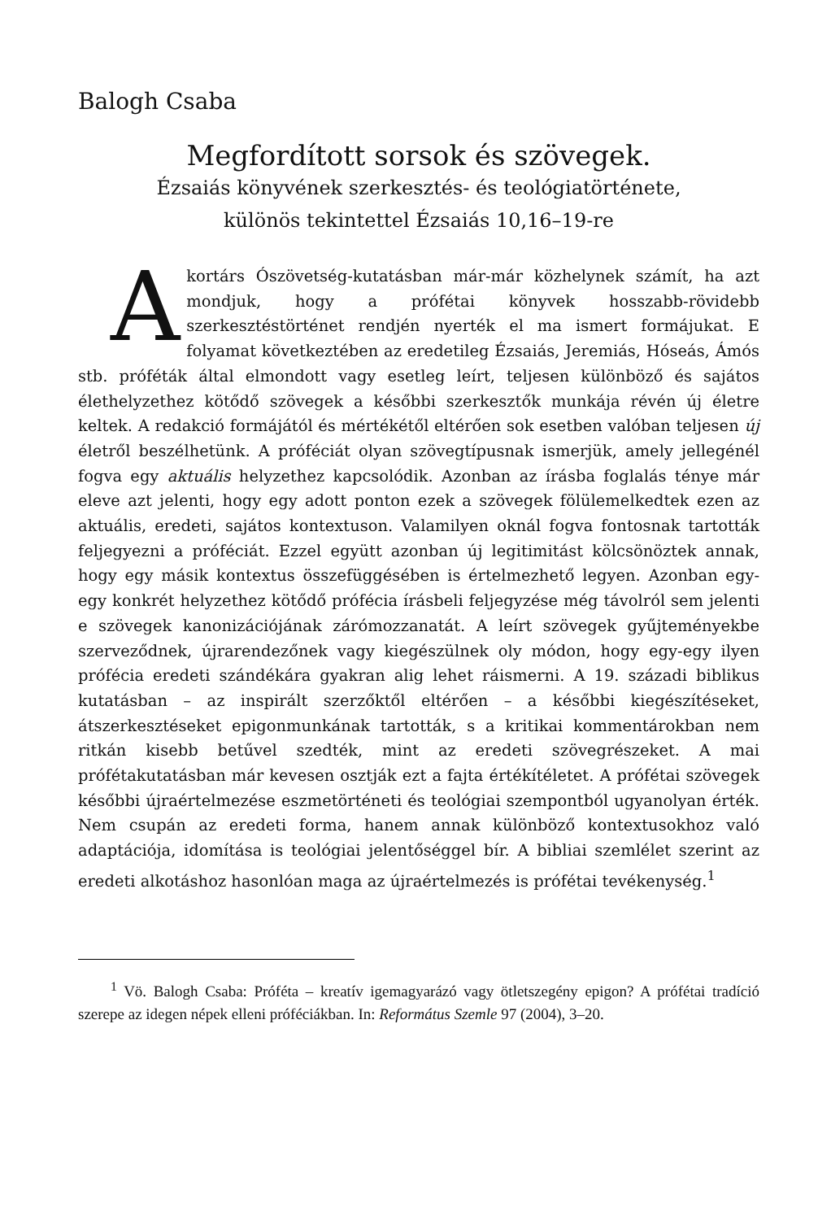Balogh Csaba
Megfordított sorsok és szövegek.
Ézsaiás könyvének szerkesztés- és teológiatörténete,
különös tekintettel Ézsaiás 10,16–19-re
Akortárs Ószövetség-kutatásban már-már közhelynek számít, ha azt mondjuk, hogy a prófétai könyvek hosszabb-rövidebb szerkesztéstörténet rendjén nyerték el ma ismert formájukat. E folyamat következtében az eredetileg Ézsaiás, Jeremiás, Hóseás, Ámós stb. próféták által elmondott vagy esetleg leírt, teljesen különböző és sajátos élethelyzethez kötődő szövegek a későbbi szerkesztők munkája révén új életre keltek. A redakció formájától és mértékétől eltérően sok esetben valóban teljesen új életről beszélhetünk. A próféciát olyan szövegtípusnak ismerjük, amely jellegénél fogva egy aktuális helyzethez kapcsolódik. Azonban az írásba foglalás ténye már eleve azt jelenti, hogy egy adott ponton ezek a szövegek fölülemelkedtek ezen az aktuális, eredeti, sajátos kontextuson. Valamilyen oknál fogva fontosnak tartották feljegyezni a próféciát. Ezzel együtt azonban új legitimitást kölcsönöztek annak, hogy egy másik kontextus összefüggésében is értelmezhető legyen. Azonban egy-egy konkrét helyzethez kötődő prófécia írásbeli feljegyzése még távolról sem jelenti e szövegek kanonizációjának zárómozzanatát. A leírt szövegek gyűjteményekbe szerveződnek, újrarendezőnek vagy kiegészülnek oly módon, hogy egy-egy ilyen prófécia eredeti szándékára gyakran alig lehet ráismerni. A 19. századi biblikus kutatásban – az inspirált szerzőktől eltérően – a későbbi kiegészítéseket, átszerkesztéseket epigonmunkának tartották, s a kritikai kommentárokban nem ritkán kisebb betűvel szedték, mint az eredeti szövegrészeket. A mai prófétakutatásban már kevesen osztják ezt a fajta értékítéletet. A prófétai szövegek későbbi újraértelmezése eszmetörténeti és teológiai szempontból ugyanolyan érték. Nem csupán az eredeti forma, hanem annak különböző kontextusokhoz való adaptációja, idomítása is teológiai jelentőséggel bír. A bibliai szemlélet szerint az eredeti alkotáshoz hasonlóan maga az újraértelmezés is prófétai tevékenység.<sup>1</sup>
<sup>1</sup> Vö. Balogh Csaba: Próféta – kreatív igemagyarázó vagy ötletszegény epigon? A prófétai tradíció szerepe az idegen népek elleni próféciákban. In: Református Szemle 97 (2004), 3–20.